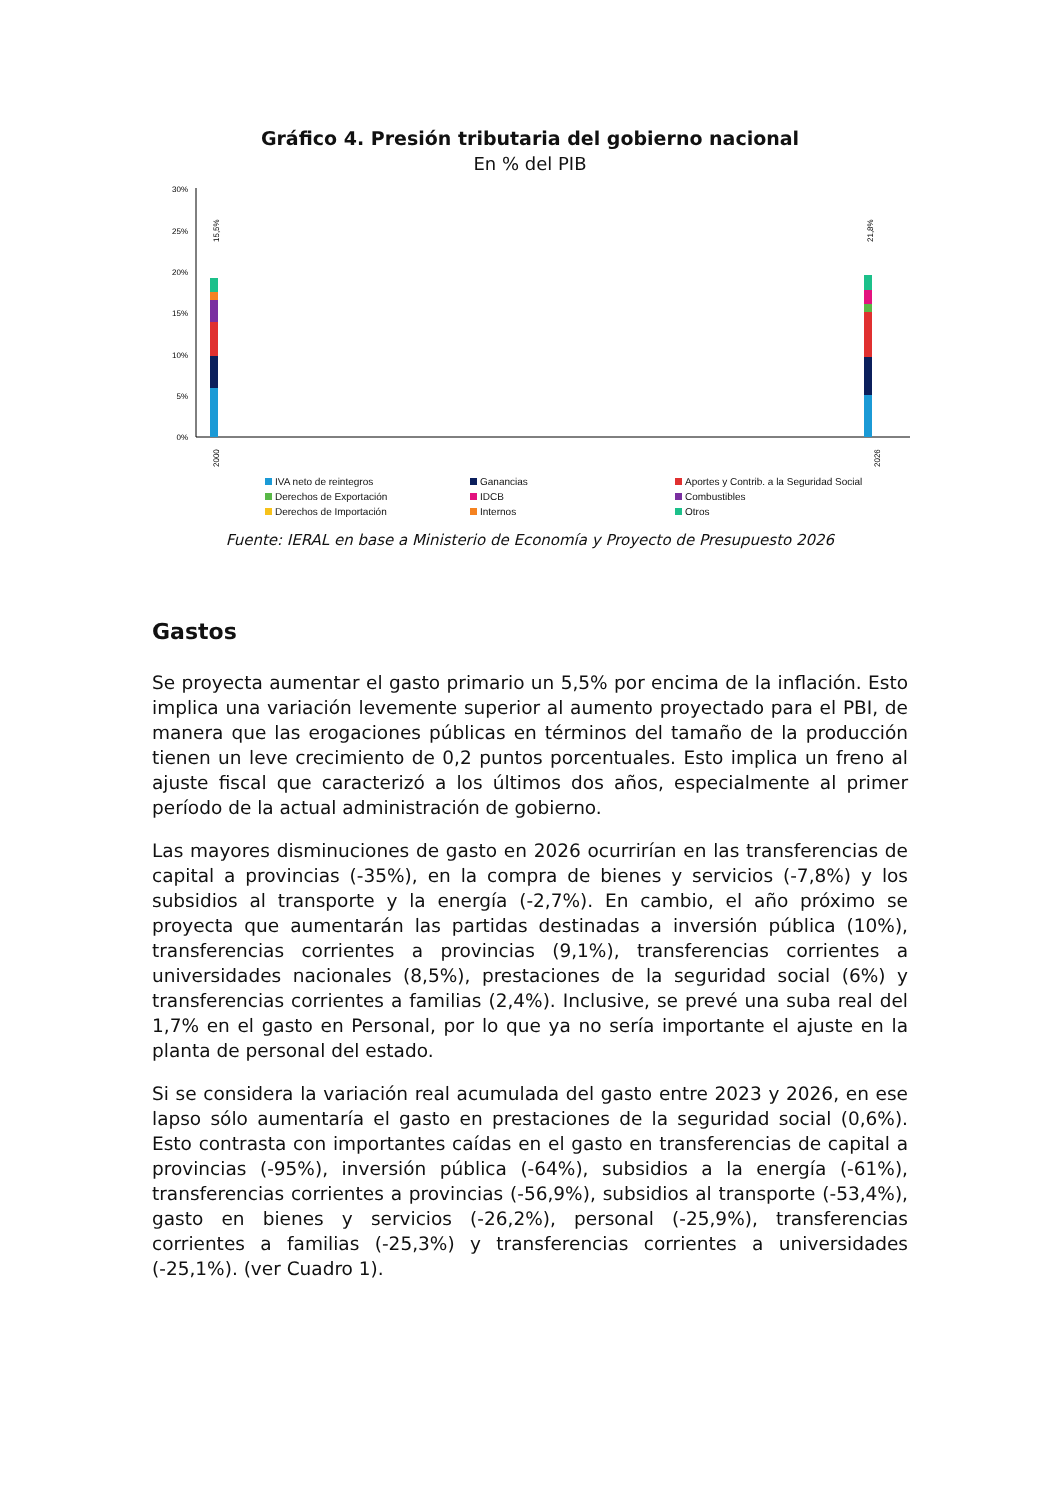Gráfico 4. Presión tributaria del gobierno nacional
En % del PIB
30%
25%
20%
15%
10%
5%
0%
15,5%
2000
2026
21,8%
IVA neto de reintegros Ganancias Aportes y Contrib. a la Seguridad Social Derechos de Exportación IDCB Combustibles Derechos de Importación Internos Otros
Fuente: IERAL en base a Ministerio de Economía y Proyecto de Presupuesto 2026
Gastos
Se proyecta aumentar el gasto primario un 5,5% por encima de la inflación. Esto implica una variación levemente superior al aumento proyectado para el PBI, de manera que las erogaciones públicas en términos del tamaño de la producción tienen un leve crecimiento de 0,2 puntos porcentuales. Esto implica un freno al ajuste fiscal que caracterizó a los últimos dos años, especialmente al primer período de la actual administración de gobierno.
Las mayores disminuciones de gasto en 2026 ocurrirían en las transferencias de capital a provincias (-35%), en la compra de bienes y servicios (-7,8%) y los subsidios al transporte y la energía (-2,7%). En cambio, el año próximo se proyecta que aumentarán las partidas destinadas a inversión pública (10%), transferencias corrientes a provincias (9,1%), transferencias corrientes a universidades nacionales (8,5%), prestaciones de la seguridad social (6%) y transferencias corrientes a familias (2,4%). Inclusive, se prevé una suba real del 1,7% en el gasto en Personal, por lo que ya no sería importante el ajuste en la planta de personal del estado.
Si se considera la variación real acumulada del gasto entre 2023 y 2026, en ese lapso sólo aumentaría el gasto en prestaciones de la seguridad social (0,6%). Esto contrasta con importantes caídas en el gasto en transferencias de capital a provincias (-95%), inversión pública (-64%), subsidios a la energía (-61%), transferencias corrientes a provincias (-56,9%), subsidios al transporte (-53,4%), gasto en bienes y servicios (-26,2%), personal (-25,9%), transferencias corrientes a familias (-25,3%) y transferencias corrientes a universidades (-25,1%). (ver Cuadro 1).